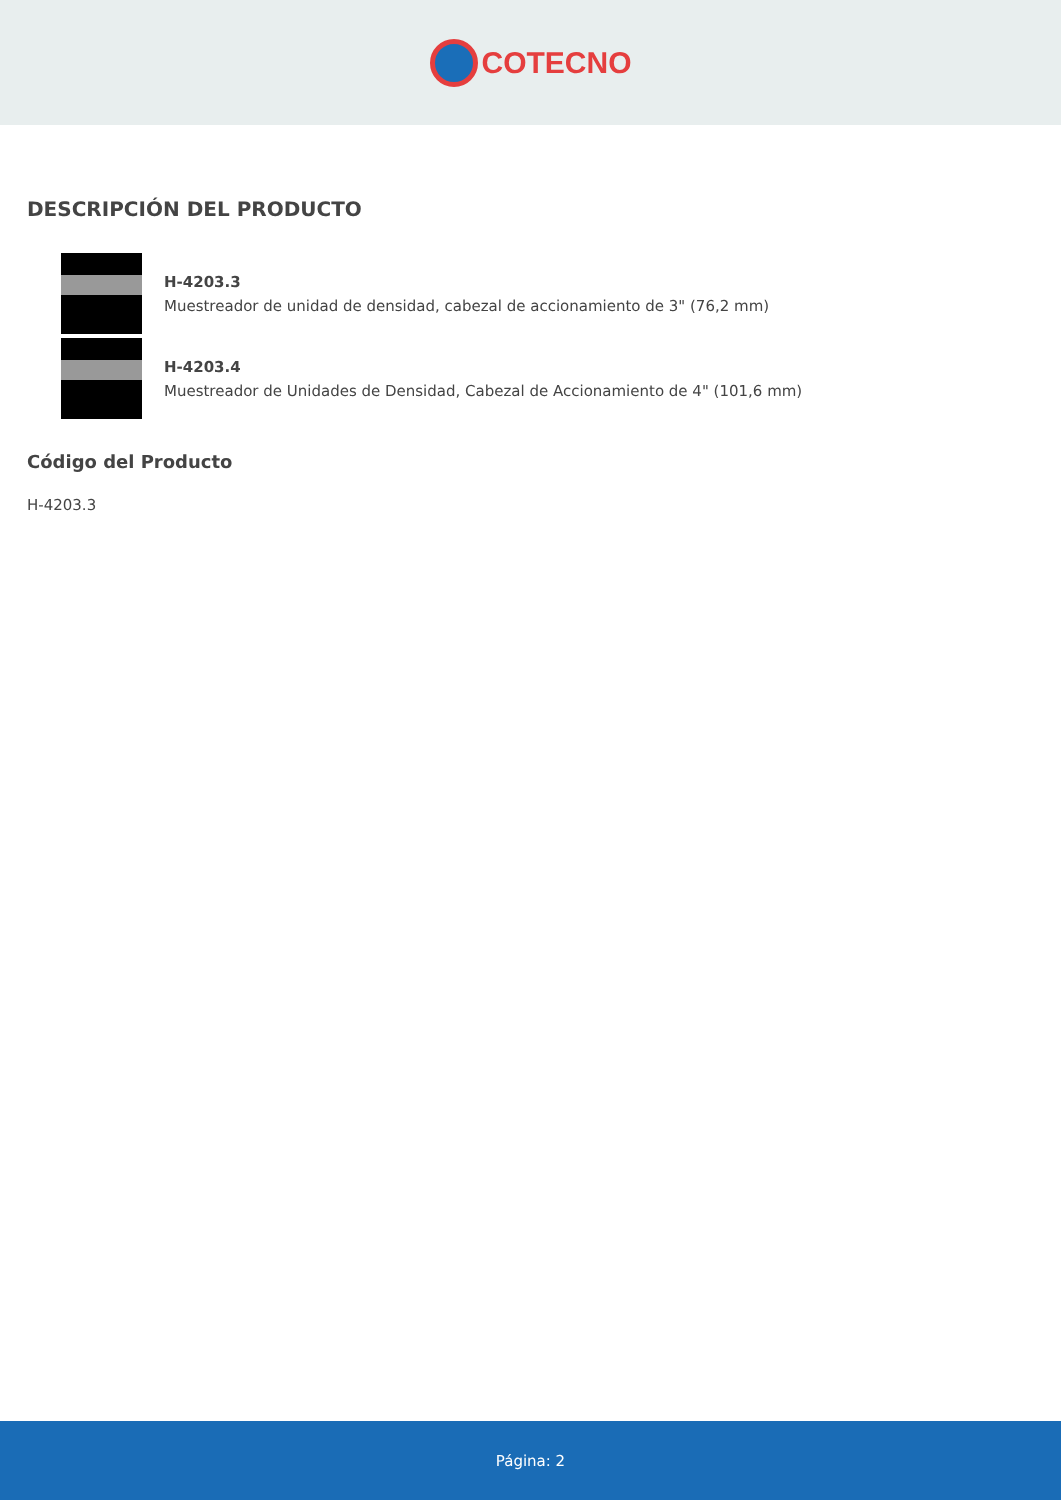COTECNO
DESCRIPCIÓN DEL PRODUCTO
H-4203.3
Muestreador de unidad de densidad, cabezal de accionamiento de 3" (76,2 mm)
H-4203.4
Muestreador de Unidades de Densidad, Cabezal de Accionamiento de 4" (101,6 mm)
Código del Producto
H-4203.3
Página: 2